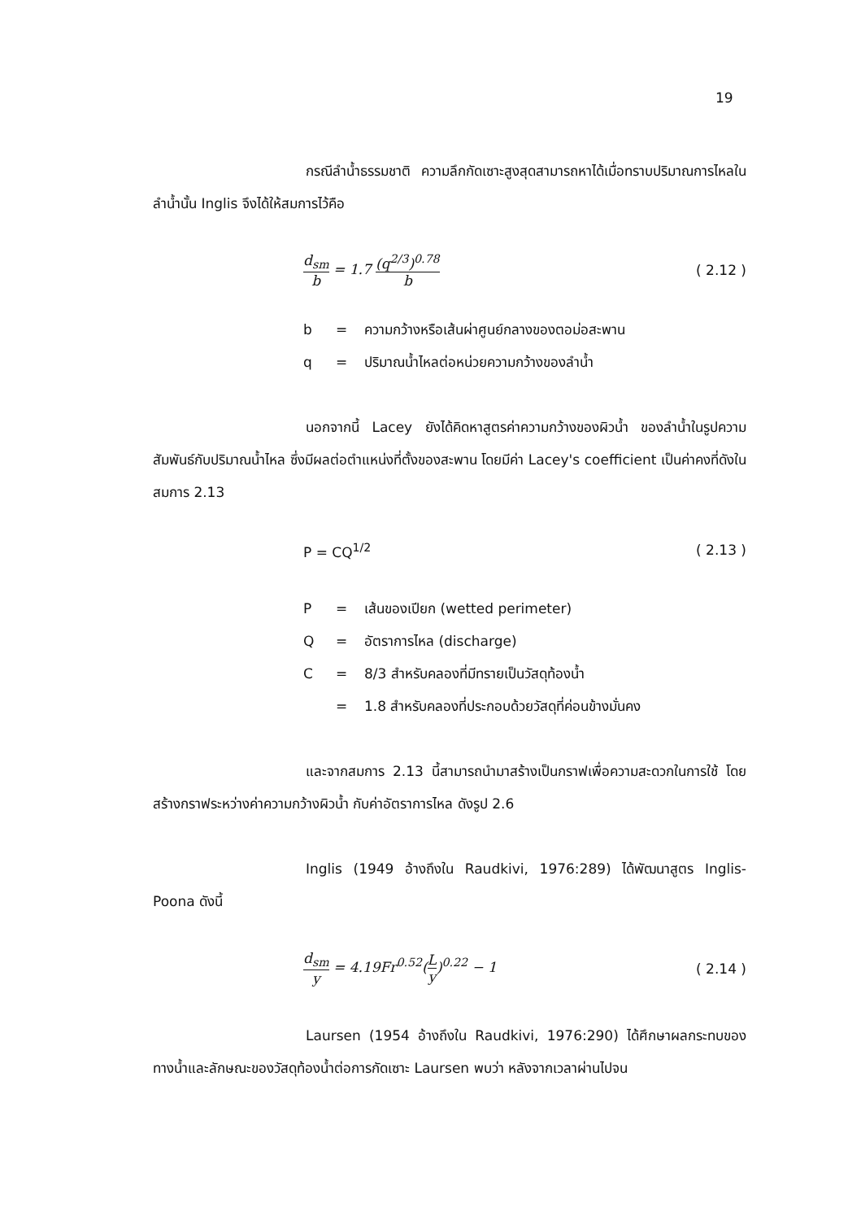19
กรณีลำน้ำธรรมชาติ ความลึกกัดเซาะสูงสุดสามารถหาได้เมื่อทราบปริมาณการไหลในลำน้ำนั้น Inglis จึงได้ให้สมการไว้คือ
d<sub>sm</sub> b = 1.7 (q<sup>2/3</sup>)<sup>0.78</sup> b ( 2.12 )
b = ความกว้างหรือเส้นผ่าศูนย์กลางของตอม่อสะพาน
q = ปริมาณน้ำไหลต่อหน่วยความกว้างของลำน้ำ
นอกจากนี้ Lacey ยังได้คิดหาสูตรค่าความกว้างของผิวน้ำ ของลำน้ำในรูปความสัมพันธ์กับปริมาณน้ำไหล ซึ่งมีผลต่อตำแหน่งที่ตั้งของสะพาน โดยมีค่า Lacey's coefficient เป็นค่าคงที่ดังในสมการ 2.13
P = CQ<sup>1/2</sup> ( 2.13 )
P = เส้นของเปียก (wetted perimeter)
Q = อัตราการไหล (discharge)
C = 8/3 สำหรับคลองที่มีทรายเป็นวัสดุท้องน้ำ
= 1.8 สำหรับคลองที่ประกอบด้วยวัสดุที่ค่อนข้างมั่นคง
และจากสมการ 2.13 นี้สามารถนำมาสร้างเป็นกราฟเพื่อความสะดวกในการใช้ โดยสร้างกราฟระหว่างค่าความกว้างผิวน้ำ กับค่าอัตราการไหล ดังรูป 2.6
Inglis (1949 อ้างถึงใน Raudkivi, 1976:289) ได้พัฒนาสูตร Inglis-Poona ดังนี้
d<sub>sm</sub> y = 4.19Fr<sup>0.52</sup>(L y)<sup>0.22</sup> − 1 ( 2.14 )
Laursen (1954 อ้างถึงใน Raudkivi, 1976:290) ได้ศึกษาผลกระทบของทางน้ำและลักษณะของวัสดุท้องน้ำต่อการกัดเซาะ Laursen พบว่า หลังจากเวลาผ่านไปจน